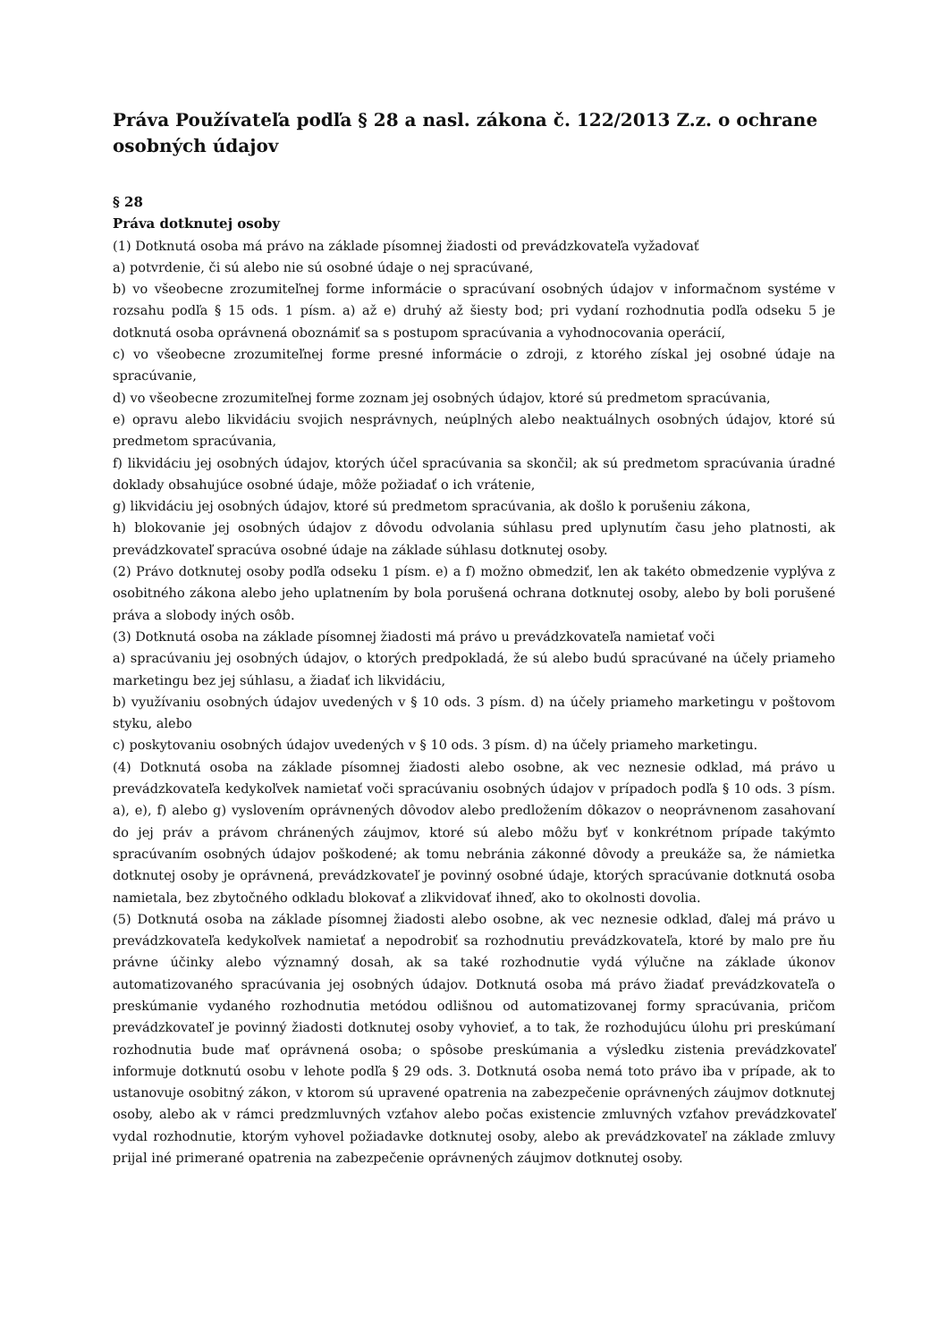Práva Používateľa podľa § 28 a nasl. zákona č. 122/2013 Z.z. o ochrane osobných údajov
§ 28
Práva dotknutej osoby
(1) Dotknutá osoba má právo na základe písomnej žiadosti od prevádzkovateľa vyžadovať
a) potvrdenie, či sú alebo nie sú osobné údaje o nej spracúvané,
b) vo všeobecne zrozumiteľnej forme informácie o spracúvaní osobných údajov v informačnom systéme v rozsahu podľa § 15 ods. 1 písm. a) až e) druhý až šiesty bod; pri vydaní rozhodnutia podľa odseku 5 je dotknutá osoba oprávnená oboznámiť sa s postupom spracúvania a vyhodnocovania operácií,
c) vo všeobecne zrozumiteľnej forme presné informácie o zdroji, z ktorého získal jej osobné údaje na spracúvanie,
d) vo všeobecne zrozumiteľnej forme zoznam jej osobných údajov, ktoré sú predmetom spracúvania,
e) opravu alebo likvidáciu svojich nesprávnych, neúplných alebo neaktuálnych osobných údajov, ktoré sú predmetom spracúvania,
f) likvidáciu jej osobných údajov, ktorých účel spracúvania sa skončil; ak sú predmetom spracúvania úradné doklady obsahujúce osobné údaje, môže požiadať o ich vrátenie,
g) likvidáciu jej osobných údajov, ktoré sú predmetom spracúvania, ak došlo k porušeniu zákona,
h) blokovanie jej osobných údajov z dôvodu odvolania súhlasu pred uplynutím času jeho platnosti, ak prevádzkovateľ spracúva osobné údaje na základe súhlasu dotknutej osoby.
(2) Právo dotknutej osoby podľa odseku 1 písm. e) a f) možno obmedziť, len ak takéto obmedzenie vyplýva z osobitného zákona alebo jeho uplatnením by bola porušená ochrana dotknutej osoby, alebo by boli porušené práva a slobody iných osôb.
(3) Dotknutá osoba na základe písomnej žiadosti má právo u prevádzkovateľa namietať voči
a) spracúvaniu jej osobných údajov, o ktorých predpokladá, že sú alebo budú spracúvané na účely priameho marketingu bez jej súhlasu, a žiadať ich likvidáciu,
b) využívaniu osobných údajov uvedených v § 10 ods. 3 písm. d) na účely priameho marketingu v poštovom styku, alebo
c) poskytovaniu osobných údajov uvedených v § 10 ods. 3 písm. d) na účely priameho marketingu.
(4) Dotknutá osoba na základe písomnej žiadosti alebo osobne, ak vec neznesie odklad, má právo u prevádzkovateľa kedykoľvek namietať voči spracúvaniu osobných údajov v prípadoch podľa § 10 ods. 3 písm. a), e), f) alebo g) vyslovením oprávnených dôvodov alebo predložením dôkazov o neoprávnenom zasahovaní do jej práv a právom chránených záujmov, ktoré sú alebo môžu byť v konkrétnom prípade takýmto spracúvaním osobných údajov poškodené; ak tomu nebránia zákonné dôvody a preukáže sa, že námietka dotknutej osoby je oprávnená, prevádzkovateľ je povinný osobné údaje, ktorých spracúvanie dotknutá osoba namietala, bez zbytočného odkladu blokovať a zlikvidovať ihneď, ako to okolnosti dovolia.
(5) Dotknutá osoba na základe písomnej žiadosti alebo osobne, ak vec neznesie odklad, ďalej má právo u prevádzkovateľa kedykoľvek namietať a nepodrobiť sa rozhodnutiu prevádzkovateľa, ktoré by malo pre ňu právne účinky alebo významný dosah, ak sa také rozhodnutie vydá výlučne na základe úkonov automatizovaného spracúvania jej osobných údajov. Dotknutá osoba má právo žiadať prevádzkovateľa o preskúmanie vydaného rozhodnutia metódou odlišnou od automatizovanej formy spracúvania, pričom prevádzkovateľ je povinný žiadosti dotknutej osoby vyhovieť, a to tak, že rozhodujúcu úlohu pri preskúmaní rozhodnutia bude mať oprávnená osoba; o spôsobe preskúmania a výsledku zistenia prevádzkovateľ informuje dotknutú osobu v lehote podľa § 29 ods. 3. Dotknutá osoba nemá toto právo iba v prípade, ak to ustanovuje osobitný zákon, v ktorom sú upravené opatrenia na zabezpečenie oprávnených záujmov dotknutej osoby, alebo ak v rámci predzmluvných vzťahov alebo počas existencie zmluvných vzťahov prevádzkovateľ vydal rozhodnutie, ktorým vyhovel požiadavke dotknutej osoby, alebo ak prevádzkovateľ na základe zmluvy prijal iné primerané opatrenia na zabezpečenie oprávnených záujmov dotknutej osoby.